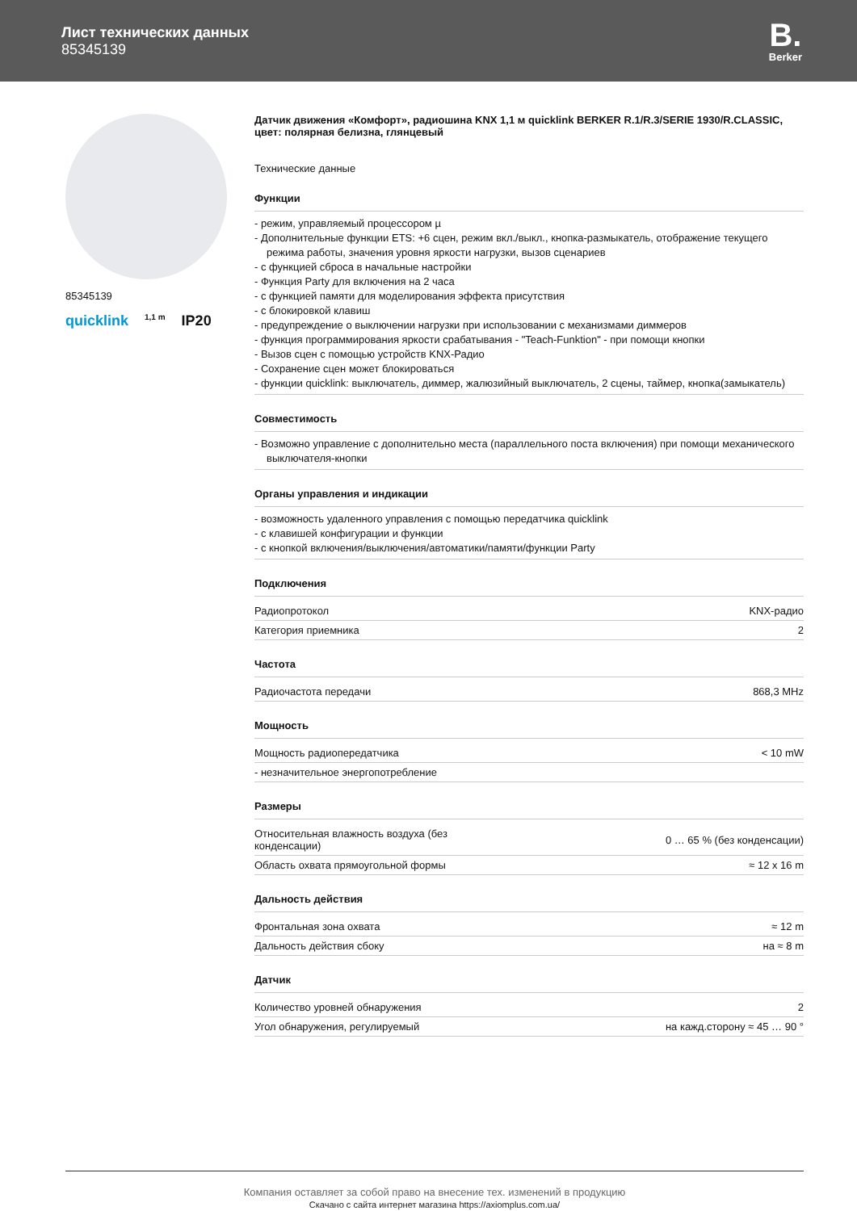Лист технических данных
85345139
B.
Berker
85345139
quicklink 1,1 m IP20
Датчик движения «Комфорт», радиошина KNX 1,1 м quicklink BERKER R.1/R.3/SERIE 1930/R.CLASSIC, цвет: полярная белизна, глянцевый
Технические данные
Функции
- режим, управляемый процессором µ
- Дополнительные функции ETS: +6 сцен, режим вкл./выкл., кнопка-размыкатель, отображение текущего режима работы, значения уровня яркости нагрузки, вызов сценариев
- с функцией сброса в начальные настройки
- Функция Party для включения на 2 часа
- с функцией памяти для моделирования эффекта присутствия
- с блокировкой клавиш
- предупреждение о выключении нагрузки при использовании с механизмами диммеров
- функция программирования яркости срабатывания - "Teach-Funktion" - при помощи кнопки
- Вызов сцен с помощью устройств KNX-Радио
- Сохранение сцен может блокироваться
- функции quicklink: выключатель, диммер, жалюзийный выключатель, 2 сцены, таймер, кнопка(замыкатель)
Совместимость
- Возможно управление с дополнительно места (параллельного поста включения) при помощи механического выключателя-кнопки
Органы управления и индикации
- возможность удаленного управления с помощью передатчика quicklink
- с клавишей конфигурации и функции
- с кнопкой включения/выключения/автоматики/памяти/функции Party
Подключения
| Радиопротокол | KNX-радио |
| Категория приемника | 2 |
Частота
| Радиочастота передачи | 868,3 MHz |
Мощность
| Мощность радиопередатчика | < 10 mW |
| - незначительное энергопотребление | |
Размеры
| Относительная влажность воздуха (без конденсации) | 0 … 65 % (без конденсации) |
| Область охвата прямоугольной формы | ≈ 12 x 16 m |
Дальность действия
| Фронтальная зона охвата | ≈ 12 m |
| Дальность действия сбоку | на ≈ 8 m |
Датчик
| Количество уровней обнаружения | 2 |
| Угол обнаружения, регулируемый | на кажд.сторону ≈ 45 … 90 ° |
Компания оставляет за собой право на внесение тех. изменений в продукцию
Скачано с сайта интернет магазина https://axiomplus.com.ua/